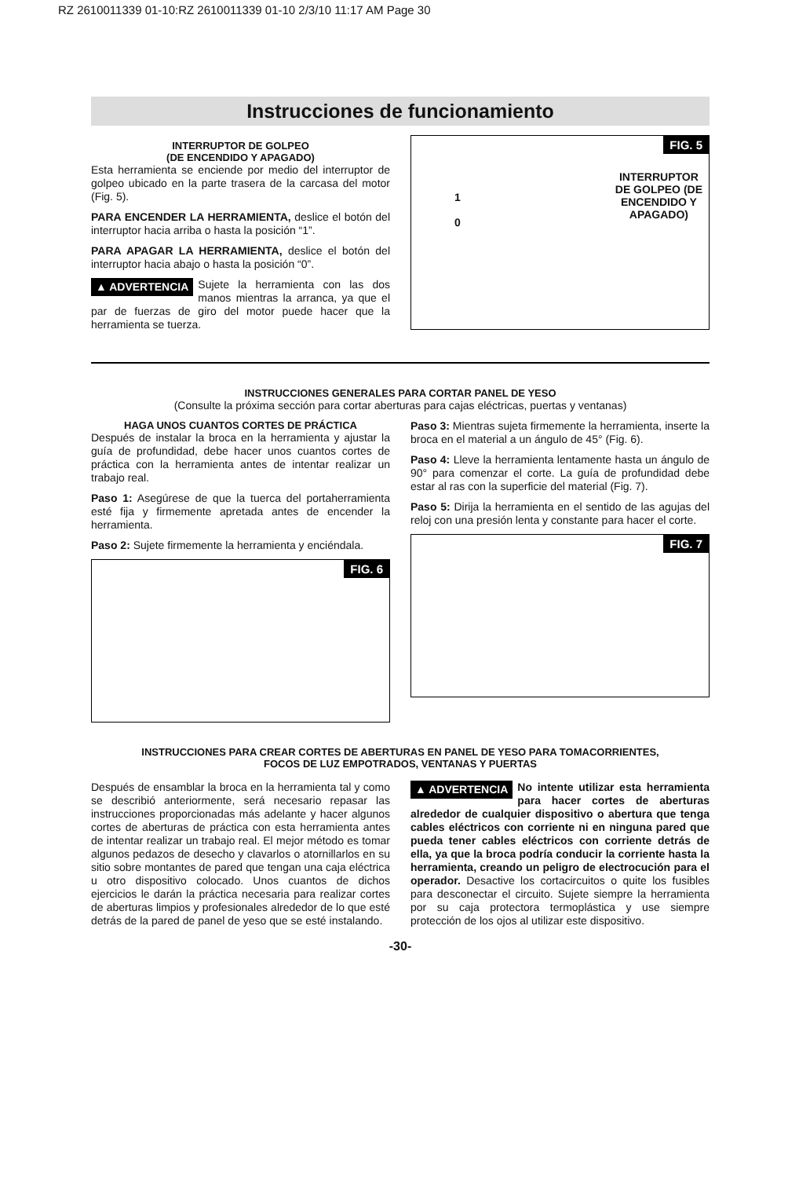RZ 2610011339 01-10:RZ 2610011339 01-10 2/3/10 11:17 AM Page 30
Instrucciones de funcionamiento
INTERRUPTOR DE GOLPEO
(DE ENCENDIDO Y APAGADO)
Esta herramienta se enciende por medio del interruptor de golpeo ubicado en la parte trasera de la carcasa del motor (Fig. 5).
PARA ENCENDER LA HERRAMIENTA, deslice el botón del interruptor hacia arriba o hasta la posición “1”.
PARA APAGAR LA HERRAMIENTA, deslice el botón del interruptor hacia abajo o hasta la posición “0”.
▲ ADVERTENCIA Sujete la herramienta con las dos manos mientras la arranca, ya que el par de fuerzas de giro del motor puede hacer que la herramienta se tuerza.
FIG. 5
1
0
INTERRUPTOR
DE GOLPEO (DE
ENCENDIDO Y
APAGADO)
INSTRUCCIONES GENERALES PARA CORTAR PANEL DE YESO
(Consulte la próxima sección para cortar aberturas para cajas eléctricas, puertas y ventanas)
HAGA UNOS CUANTOS CORTES DE PRÁCTICA
Después de instalar la broca en la herramienta y ajustar la guía de profundidad, debe hacer unos cuantos cortes de práctica con la herramienta antes de intentar realizar un trabajo real.
Paso 1: Asegúrese de que la tuerca del portaherramienta esté fija y firmemente apretada antes de encender la herramienta.
Paso 2: Sujete firmemente la herramienta y enciéndala.
FIG. 6
Paso 3: Mientras sujeta firmemente la herramienta, inserte la broca en el material a un ángulo de 45° (Fig. 6).
Paso 4: Lleve la herramienta lentamente hasta un ángulo de 90° para comenzar el corte. La guía de profundidad debe estar al ras con la superficie del material (Fig. 7).
Paso 5: Dirija la herramienta en el sentido de las agujas del reloj con una presión lenta y constante para hacer el corte.
FIG. 7
INSTRUCCIONES PARA CREAR CORTES DE ABERTURAS EN PANEL DE YESO PARA TOMACORRIENTES,
FOCOS DE LUZ EMPOTRADOS, VENTANAS Y PUERTAS
Después de ensamblar la broca en la herramienta tal y como se describió anteriormente, será necesario repasar las instrucciones proporcionadas más adelante y hacer algunos cortes de aberturas de práctica con esta herramienta antes de intentar realizar un trabajo real. El mejor método es tomar algunos pedazos de desecho y clavarlos o atornillarlos en su sitio sobre montantes de pared que tengan una caja eléctrica u otro dispositivo colocado. Unos cuantos de dichos ejercicios le darán la práctica necesaria para realizar cortes de aberturas limpios y profesionales alrededor de lo que esté detrás de la pared de panel de yeso que se esté instalando.
▲ ADVERTENCIA No intente utilizar esta herramienta para hacer cortes de aberturas alrededor de cualquier dispositivo o abertura que tenga cables eléctricos con corriente ni en ninguna pared que pueda tener cables eléctricos con corriente detrás de ella, ya que la broca podría conducir la corriente hasta la herramienta, creando un peligro de electrocución para el operador. Desactive los cortacircuitos o quite los fusibles para desconectar el circuito. Sujete siempre la herramienta por su caja protectora termoplástica y use siempre protección de los ojos al utilizar este dispositivo.
-30-